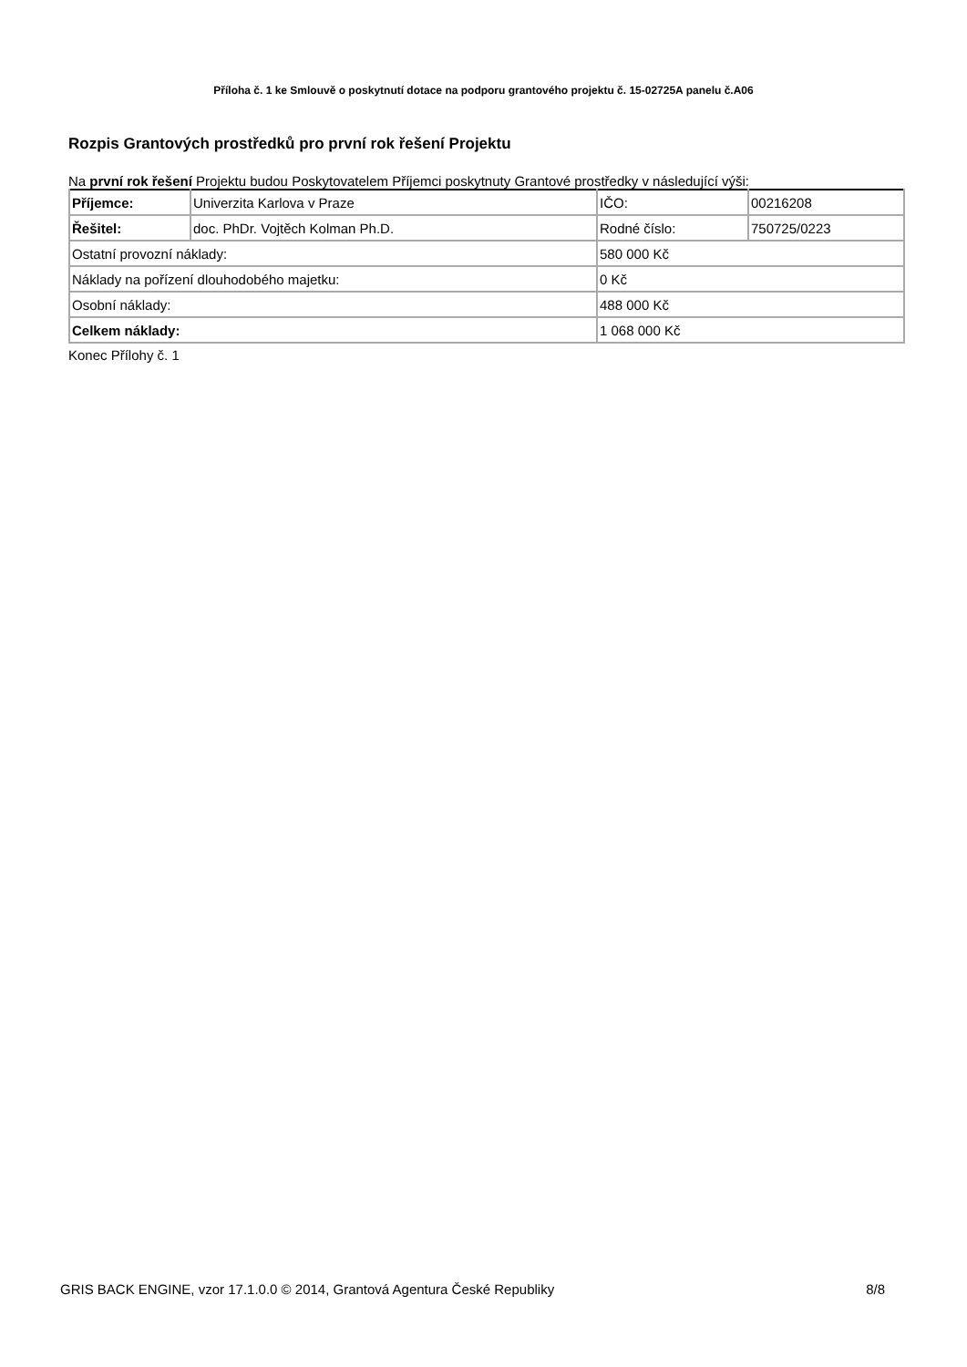Příloha č. 1 ke Smlouvě o poskytnutí dotace na podporu grantového projektu č. 15-02725A panelu č.A06
Rozpis Grantových prostředků pro první rok řešení Projektu
Na první rok řešení Projektu budou Poskytovatelem Příjemci poskytnuty Grantové prostředky v následující výši:
| Příjemce: | Univerzita Karlova v Praze | IČO: | 00216208 |
| Řešitel: | doc. PhDr. Vojtěch Kolman Ph.D. | Rodné číslo: | 750725/0223 |
| Ostatní provozní náklady: | | 580 000 Kč | |
| Náklady na pořízení dlouhodobého majetku: | | 0 Kč | |
| Osobní náklady: | | 488 000 Kč | |
| Celkem náklady: | | 1 068 000 Kč | |
Konec Přílohy č. 1
GRIS BACK ENGINE, vzor 17.1.0.0 © 2014, Grantová Agentura České Republiky 8/8